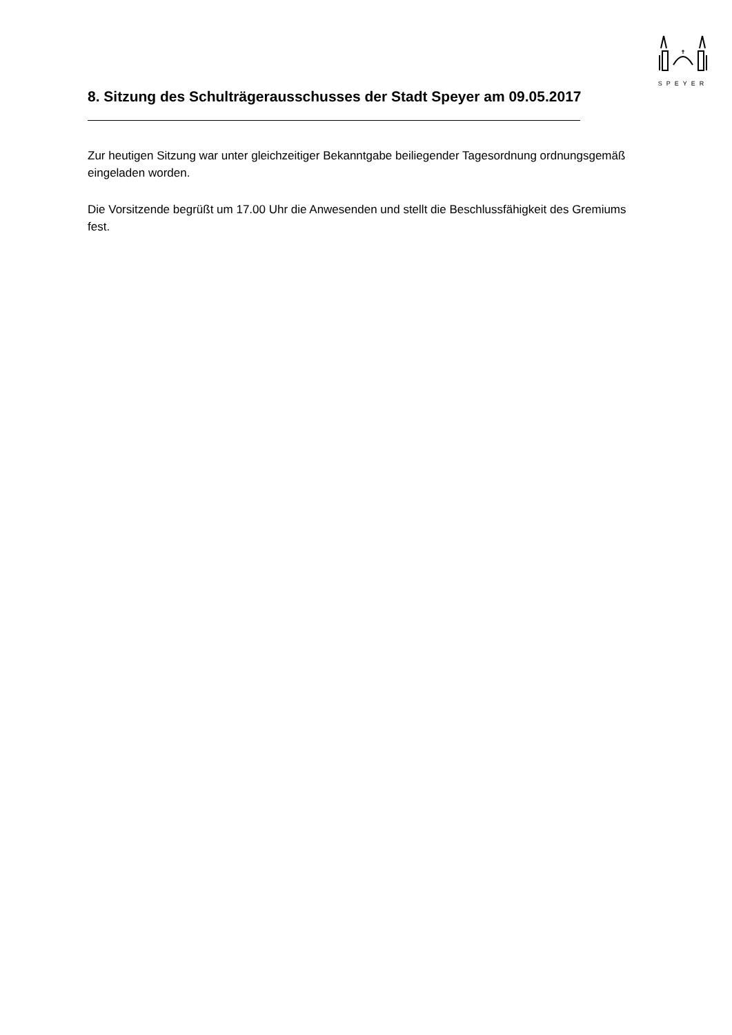SPEYER
8. Sitzung des Schulträgerausschusses der Stadt Speyer am 09.05.2017
Zur heutigen Sitzung war unter gleichzeitiger Bekanntgabe beiliegender Tagesordnung ordnungsgemäß eingeladen worden.
Die Vorsitzende begrüßt um 17.00 Uhr die Anwesenden und stellt die Beschlussfähigkeit des Gremiums fest.